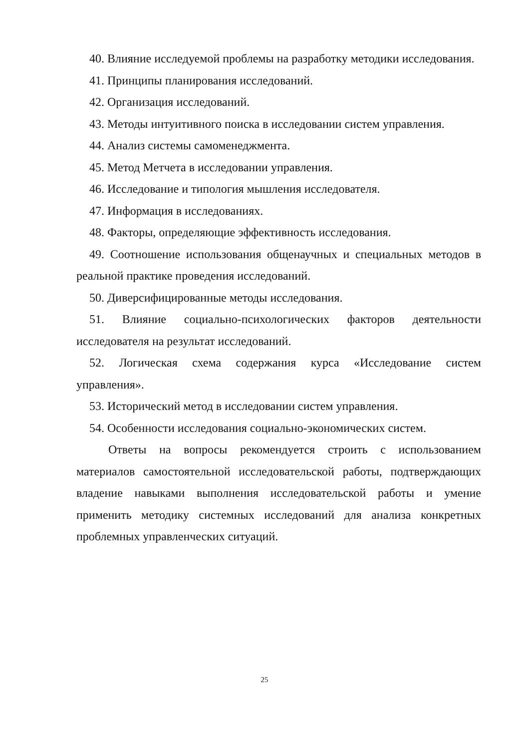40. Влияние исследуемой проблемы на разработку методики исследования.
41. Принципы планирования исследований.
42. Организация исследований.
43. Методы интуитивного поиска в исследовании систем управления.
44. Анализ системы самоменеджмента.
45. Метод Метчета в исследовании управления.
46. Исследование и типология мышления исследователя.
47. Информация в исследованиях.
48. Факторы, определяющие эффективность исследования.
49. Соотношение использования общенаучных и специальных методов в реальной практике проведения исследований.
50. Диверсифицированные методы исследования.
51. Влияние социально-психологических факторов деятельности исследователя на результат исследований.
52. Логическая схема содержания курса «Исследование систем управления».
53. Исторический метод в исследовании систем управления.
54. Особенности исследования социально-экономических систем.
Ответы на вопросы рекомендуется строить с использованием материалов самостоятельной исследовательской работы, подтверждающих владение навыками выполнения исследовательской работы и умение применить методику системных исследований для анализа конкретных проблемных управленческих ситуаций.
25